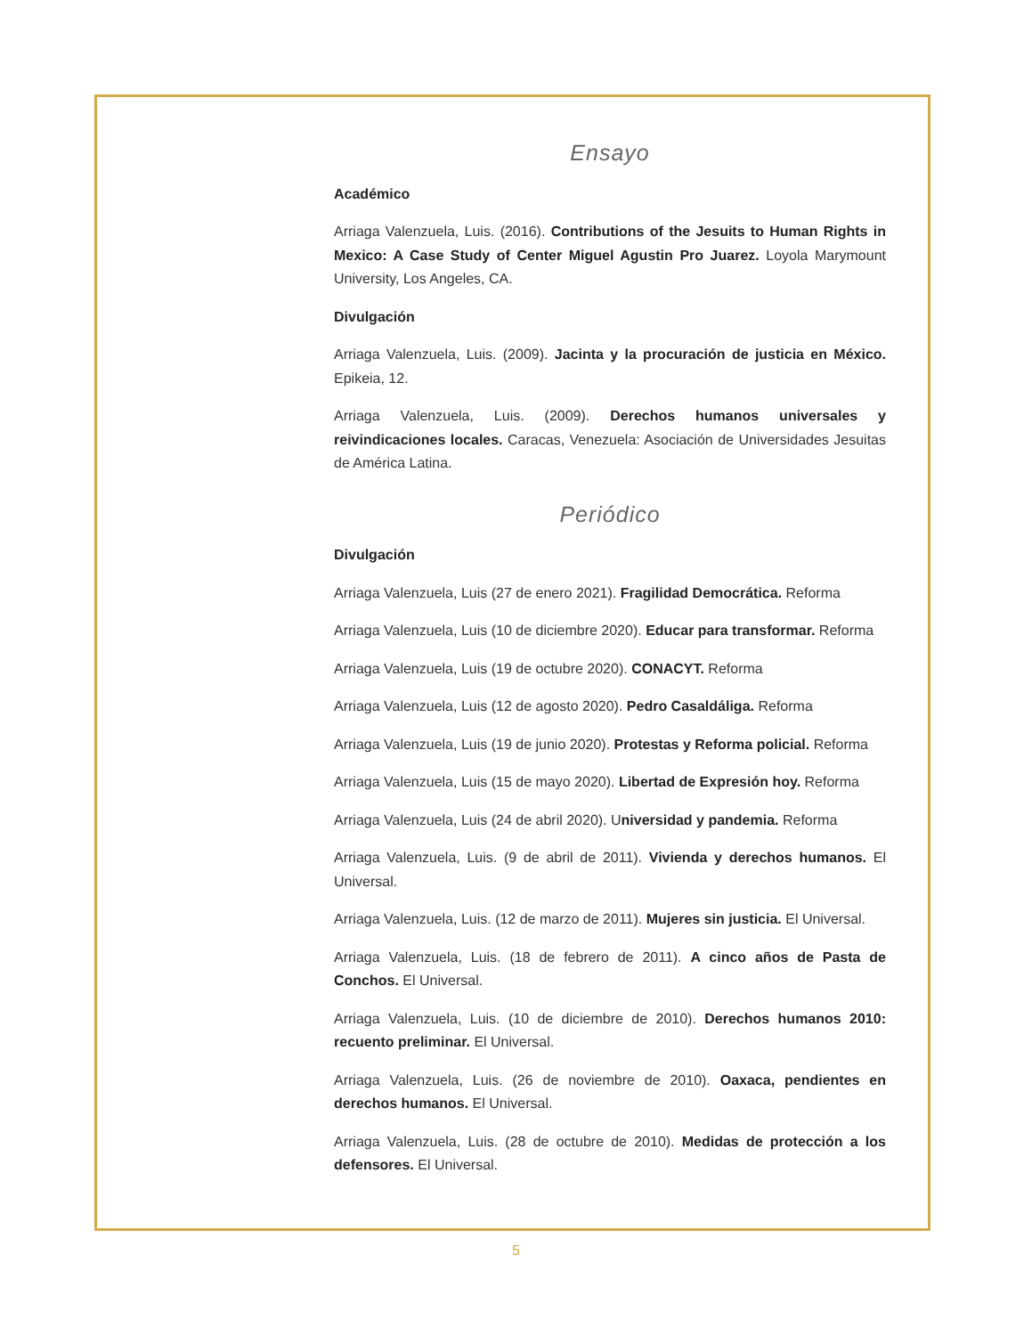Ensayo
Académico
Arriaga Valenzuela, Luis. (2016). Contributions of the Jesuits to Human Rights in Mexico: A Case Study of Center Miguel Agustin Pro Juarez. Loyola Marymount University, Los Angeles, CA.
Divulgación
Arriaga Valenzuela, Luis. (2009). Jacinta y la procuración de justicia en México. Epikeia, 12.
Arriaga Valenzuela, Luis. (2009). Derechos humanos universales y reivindicaciones locales. Caracas, Venezuela: Asociación de Universidades Jesuitas de América Latina.
Periódico
Divulgación
Arriaga Valenzuela, Luis (27 de enero 2021). Fragilidad Democrática. Reforma
Arriaga Valenzuela, Luis (10 de diciembre 2020). Educar para transformar. Reforma
Arriaga Valenzuela, Luis (19 de octubre 2020). CONACYT. Reforma
Arriaga Valenzuela, Luis (12 de agosto 2020). Pedro Casaldáliga. Reforma
Arriaga Valenzuela, Luis (19 de junio 2020). Protestas y Reforma policial. Reforma
Arriaga Valenzuela, Luis (15 de mayo 2020). Libertad de Expresión hoy. Reforma
Arriaga Valenzuela, Luis (24 de abril 2020). Universidad y pandemia. Reforma
Arriaga Valenzuela, Luis. (9 de abril de 2011). Vivienda y derechos humanos. El Universal.
Arriaga Valenzuela, Luis. (12 de marzo de 2011). Mujeres sin justicia. El Universal.
Arriaga Valenzuela, Luis. (18 de febrero de 2011). A cinco años de Pasta de Conchos. El Universal.
Arriaga Valenzuela, Luis. (10 de diciembre de 2010). Derechos humanos 2010: recuento preliminar. El Universal.
Arriaga Valenzuela, Luis. (26 de noviembre de 2010). Oaxaca, pendientes en derechos humanos. El Universal.
Arriaga Valenzuela, Luis. (28 de octubre de 2010). Medidas de protección a los defensores. El Universal.
5